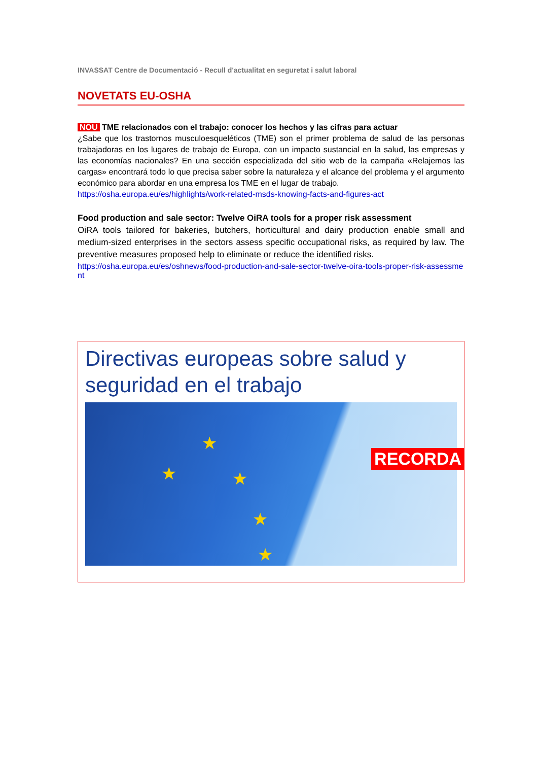INVASSAT Centre de Documentació - Recull d'actualitat en seguretat i salut laboral
NOVETATS EU-OSHA
NOU TME relacionados con el trabajo: conocer los hechos y las cifras para actuar
¿Sabe que los trastornos musculoesqueléticos (TME) son el primer problema de salud de las personas trabajadoras en los lugares de trabajo de Europa, con un impacto sustancial en la salud, las empresas y las economías nacionales? En una sección especializada del sitio web de la campaña «Relajemos las cargas» encontrará todo lo que precisa saber sobre la naturaleza y el alcance del problema y el argumento económico para abordar en una empresa los TME en el lugar de trabajo.
https://osha.europa.eu/es/highlights/work-related-msds-knowing-facts-and-figures-act
Food production and sale sector: Twelve OiRA tools for a proper risk assessment
OiRA tools tailored for bakeries, butchers, horticultural and dairy production enable small and medium-sized enterprises in the sectors assess specific occupational risks, as required by law. The preventive measures proposed help to eliminate or reduce the identified risks.
https://osha.europa.eu/es/oshnews/food-production-and-sale-sector-twelve-oira-tools-proper-risk-assessment
Directivas europeas sobre salud y seguridad en el trabajo
★
★
★
★
★
RECORDA